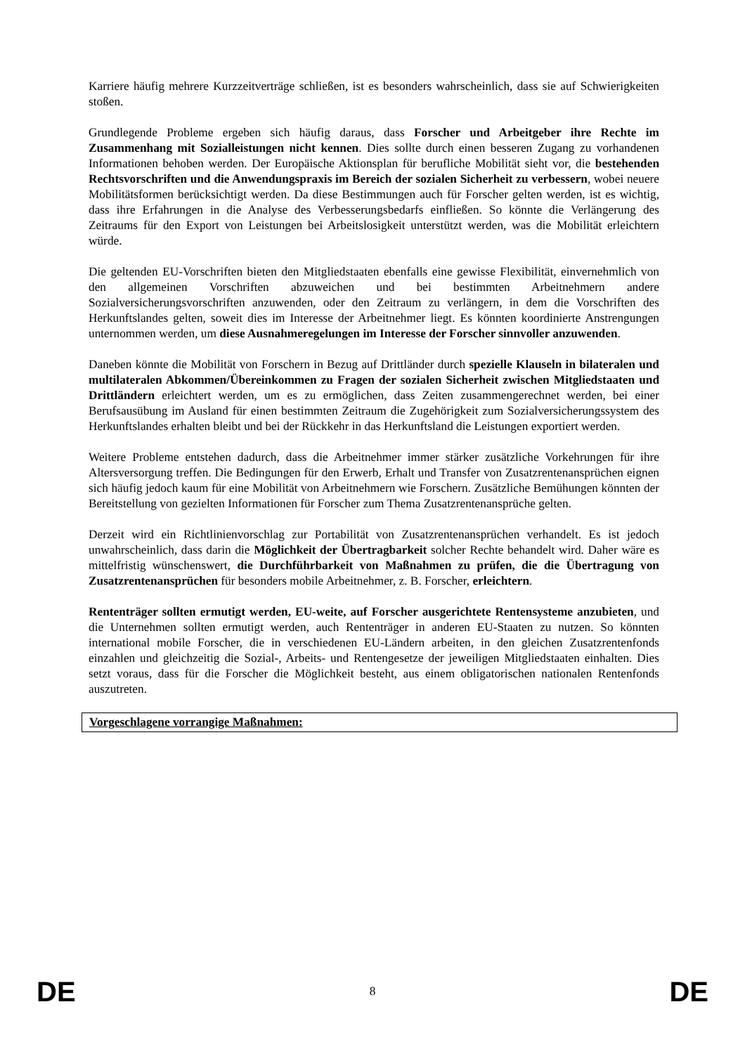Karriere häufig mehrere Kurzzeitverträge schließen, ist es besonders wahrscheinlich, dass sie auf Schwierigkeiten stoßen.
Grundlegende Probleme ergeben sich häufig daraus, dass Forscher und Arbeitgeber ihre Rechte im Zusammenhang mit Sozialleistungen nicht kennen. Dies sollte durch einen besseren Zugang zu vorhandenen Informationen behoben werden. Der Europäische Aktionsplan für berufliche Mobilität sieht vor, die bestehenden Rechtsvorschriften und die Anwendungspraxis im Bereich der sozialen Sicherheit zu verbessern, wobei neuere Mobilitätsformen berücksichtigt werden. Da diese Bestimmungen auch für Forscher gelten werden, ist es wichtig, dass ihre Erfahrungen in die Analyse des Verbesserungsbedarfs einfließen. So könnte die Verlängerung des Zeitraums für den Export von Leistungen bei Arbeitslosigkeit unterstützt werden, was die Mobilität erleichtern würde.
Die geltenden EU-Vorschriften bieten den Mitgliedstaaten ebenfalls eine gewisse Flexibilität, einvernehmlich von den allgemeinen Vorschriften abzuweichen und bei bestimmten Arbeitnehmern andere Sozialversicherungsvorschriften anzuwenden, oder den Zeitraum zu verlängern, in dem die Vorschriften des Herkunftslandes gelten, soweit dies im Interesse der Arbeitnehmer liegt. Es könnten koordinierte Anstrengungen unternommen werden, um diese Ausnahmeregelungen im Interesse der Forscher sinnvoller anzuwenden.
Daneben könnte die Mobilität von Forschern in Bezug auf Drittländer durch spezielle Klauseln in bilateralen und multilateralen Abkommen/Übereinkommen zu Fragen der sozialen Sicherheit zwischen Mitgliedstaaten und Drittländern erleichtert werden, um es zu ermöglichen, dass Zeiten zusammengerechnet werden, bei einer Berufsausübung im Ausland für einen bestimmten Zeitraum die Zugehörigkeit zum Sozialversicherungssystem des Herkunftslandes erhalten bleibt und bei der Rückkehr in das Herkunftsland die Leistungen exportiert werden.
Weitere Probleme entstehen dadurch, dass die Arbeitnehmer immer stärker zusätzliche Vorkehrungen für ihre Altersversorgung treffen. Die Bedingungen für den Erwerb, Erhalt und Transfer von Zusatzrentenansprüchen eignen sich häufig jedoch kaum für eine Mobilität von Arbeitnehmern wie Forschern. Zusätzliche Bemühungen könnten der Bereitstellung von gezielten Informationen für Forscher zum Thema Zusatzrentenansprüche gelten.
Derzeit wird ein Richtlinienvorschlag zur Portabilität von Zusatzrentenansprüchen verhandelt. Es ist jedoch unwahrscheinlich, dass darin die Möglichkeit der Übertragbarkeit solcher Rechte behandelt wird. Daher wäre es mittelfristig wünschenswert, die Durchführbarkeit von Maßnahmen zu prüfen, die die Übertragung von Zusatzrentenansprüchen für besonders mobile Arbeitnehmer, z. B. Forscher, erleichtern.
Rententräger sollten ermutigt werden, EU-weite, auf Forscher ausgerichtete Rentensysteme anzubieten, und die Unternehmen sollten ermutigt werden, auch Rententräger in anderen EU-Staaten zu nutzen. So könnten international mobile Forscher, die in verschiedenen EU-Ländern arbeiten, in den gleichen Zusatzrentenfonds einzahlen und gleichzeitig die Sozial-, Arbeits- und Rentengesetze der jeweiligen Mitgliedstaaten einhalten. Dies setzt voraus, dass für die Forscher die Möglichkeit besteht, aus einem obligatorischen nationalen Rentenfonds auszutreten.
Vorgeschlagene vorrangige Maßnahmen:
DE 8 DE